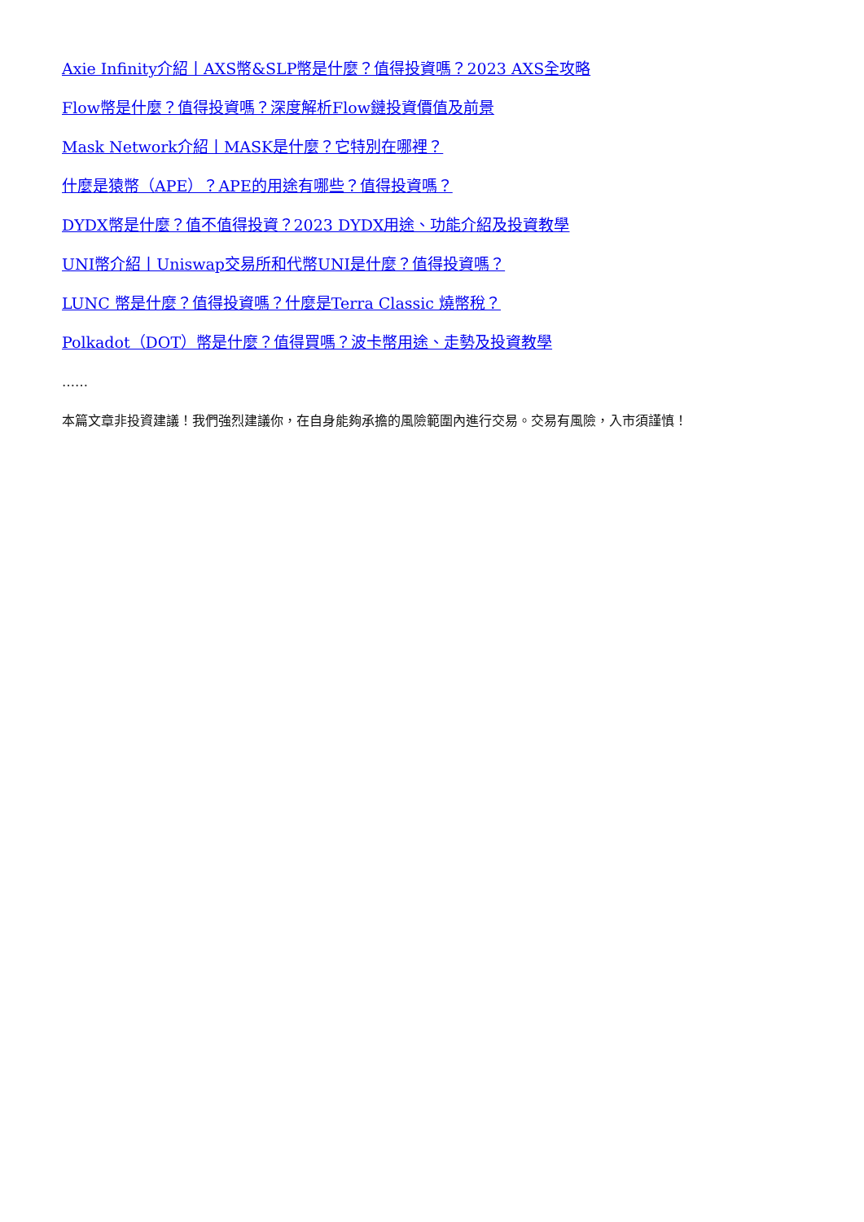Axie Infinity介紹丨AXS幣&SLP幣是什麼？值得投資嗎？2023 AXS全攻略
Flow幣是什麼？值得投資嗎？深度解析Flow鏈投資價值及前景
Mask Network介紹丨MASK是什麼？它特別在哪裡？
什麼是猿幣（APE）？APE的用途有哪些？值得投資嗎？
DYDX幣是什麼？值不值得投資？2023 DYDX用途、功能介紹及投資教學
UNI幣介紹丨Uniswap交易所和代幣UNI是什麼？值得投資嗎？
LUNC 幣是什麼？值得投資嗎？什麼是Terra Classic 燒幣稅？
Polkadot（DOT）幣是什麼？值得買嗎？波卡幣用途、走勢及投資教學
……
本篇文章非投資建議！我們強烈建議你，在自身能夠承擔的風險範圍內進行交易。交易有風險，入市須謹慎！